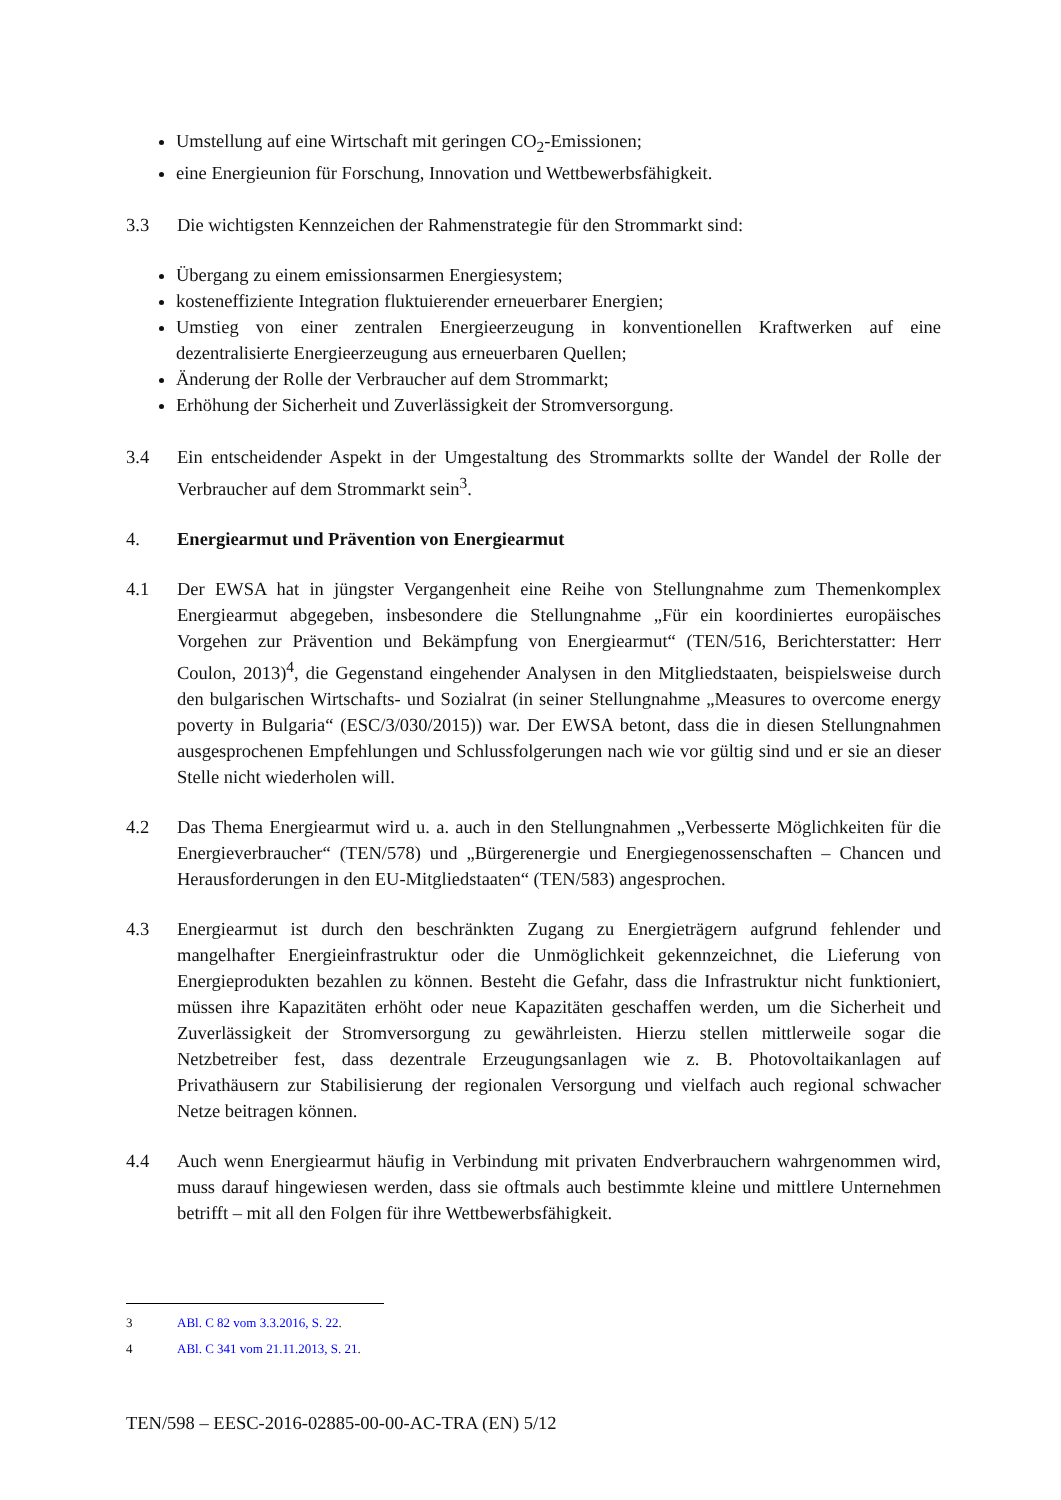Umstellung auf eine Wirtschaft mit geringen CO<sub>2</sub>-Emissionen;
eine Energieunion für Forschung, Innovation und Wettbewerbsfähigkeit.
3.3 Die wichtigsten Kennzeichen der Rahmenstrategie für den Strommarkt sind:
Übergang zu einem emissionsarmen Energiesystem;
kosteneffiziente Integration fluktuierender erneuerbarer Energien;
Umstieg von einer zentralen Energieerzeugung in konventionellen Kraftwerken auf eine dezentralisierte Energieerzeugung aus erneuerbaren Quellen;
Änderung der Rolle der Verbraucher auf dem Strommarkt;
Erhöhung der Sicherheit und Zuverlässigkeit der Stromversorgung.
3.4 Ein entscheidender Aspekt in der Umgestaltung des Strommarkts sollte der Wandel der Rolle der Verbraucher auf dem Strommarkt sein<sup>3</sup>.
4. Energiearmut und Prävention von Energiearmut
4.1 Der EWSA hat in jüngster Vergangenheit eine Reihe von Stellungnahme zum Themenkomplex Energiearmut abgegeben, insbesondere die Stellungnahme „Für ein koordiniertes europäisches Vorgehen zur Prävention und Bekämpfung von Energiearmut“ (TEN/516, Berichterstatter: Herr Coulon, 2013)<sup>4</sup>, die Gegenstand eingehender Analysen in den Mitgliedstaaten, beispielsweise durch den bulgarischen Wirtschafts- und Sozialrat (in seiner Stellungnahme „Measures to overcome energy poverty in Bulgaria“ (ESC/3/030/2015)) war. Der EWSA betont, dass die in diesen Stellungnahmen ausgesprochenen Empfehlungen und Schlussfolgerungen nach wie vor gültig sind und er sie an dieser Stelle nicht wiederholen will.
4.2 Das Thema Energiearmut wird u. a. auch in den Stellungnahmen „Verbesserte Möglichkeiten für die Energieverbraucher“ (TEN/578) und „Bürgerenergie und Energiegenossenschaften – Chancen und Herausforderungen in den EU-Mitgliedstaaten“ (TEN/583) angesprochen.
4.3 Energiearmut ist durch den beschränkten Zugang zu Energieträgern aufgrund fehlender und mangelhafter Energieinfrastruktur oder die Unmöglichkeit gekennzeichnet, die Lieferung von Energieprodukten bezahlen zu können. Besteht die Gefahr, dass die Infrastruktur nicht funktioniert, müssen ihre Kapazitäten erhöht oder neue Kapazitäten geschaffen werden, um die Sicherheit und Zuverlässigkeit der Stromversorgung zu gewährleisten. Hierzu stellen mittlerweile sogar die Netzbetreiber fest, dass dezentrale Erzeugungsanlagen wie z. B. Photovoltaikanlagen auf Privathäusern zur Stabilisierung der regionalen Versorgung und vielfach auch regional schwacher Netze beitragen können.
4.4 Auch wenn Energiearmut häufig in Verbindung mit privaten Endverbrauchern wahrgenommen wird, muss darauf hingewiesen werden, dass sie oftmals auch bestimmte kleine und mittlere Unternehmen betrifft – mit all den Folgen für ihre Wettbewerbsfähigkeit.
3 ABl. C 82 vom 3.3.2016, S. 22.
4 ABl. C 341 vom 21.11.2013, S. 21.
TEN/598 – EESC-2016-02885-00-00-AC-TRA (EN) 5/12